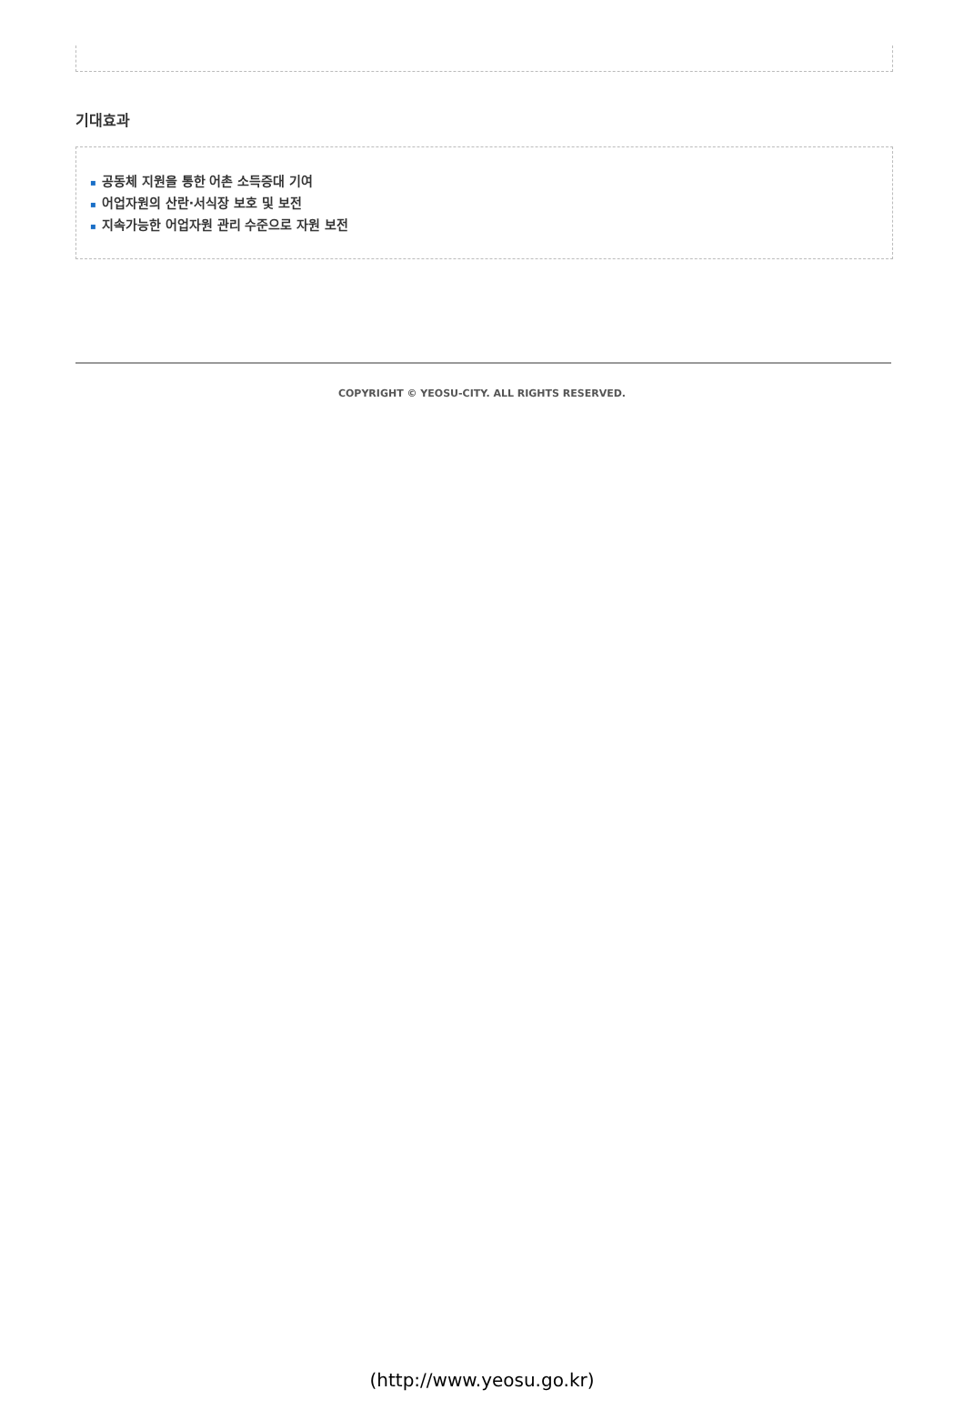기대효과
▪ 공동체 지원을 통한 어촌 소득증대 기여
▪ 어업자원의 산란·서식장 보호 및 보전
▪ 지속가능한 어업자원 관리 수준으로 자원 보전
COPYRIGHT © YEOSU-CITY. ALL RIGHTS RESERVED.
(http://www.yeosu.go.kr)